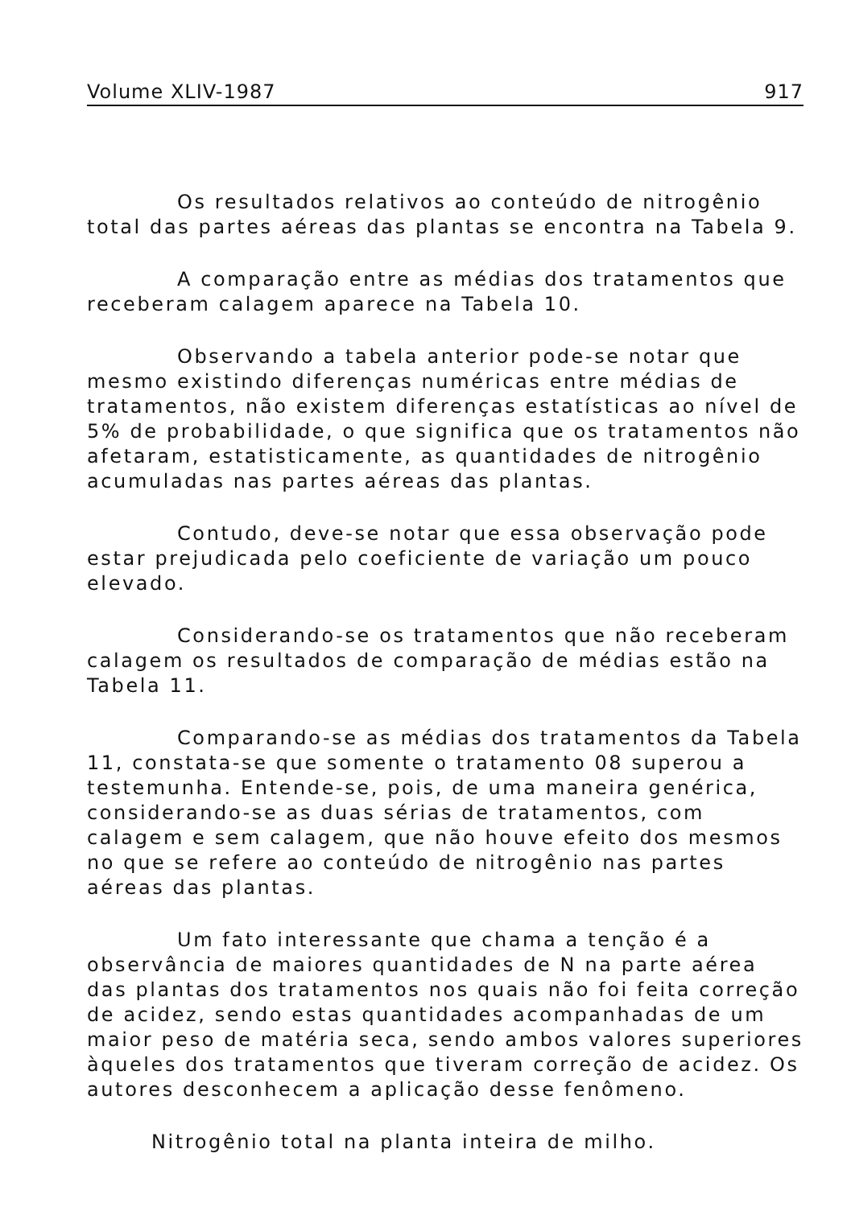Volume XLIV-1987 917
Os resultados relativos ao conteúdo de nitrogênio total das partes aéreas das plantas se encontra na Tabela 9.
A comparação entre as médias dos tratamentos que receberam calagem aparece na Tabela 10.
Observando a tabela anterior pode-se notar que mesmo existindo diferenças numéricas entre médias de tratamentos, não existem diferenças estatísticas ao nível de 5% de probabilidade, o que significa que os tratamentos não afetaram, estatisticamente, as quantidades de nitrogênio acumuladas nas partes aéreas das plantas.
Contudo, deve-se notar que essa observação pode estar prejudicada pelo coeficiente de variação um pouco elevado.
Considerando-se os tratamentos que não receberam calagem os resultados de comparação de médias estão na Tabela 11.
Comparando-se as médias dos tratamentos da Tabela 11, constata-se que somente o tratamento 08 superou a testemunha. Entende-se, pois, de uma maneira genérica, considerando-se as duas sérias de tratamentos, com calagem e sem calagem, que não houve efeito dos mesmos no que se refere ao conteúdo de nitrogênio nas partes aéreas das plantas.
Um fato interessante que chama a tenção é a observância de maiores quantidades de N na parte aérea das plantas dos tratamentos nos quais não foi feita correção de acidez, sendo estas quantidades acompanhadas de um maior peso de matéria seca, sendo ambos valores superiores àqueles dos tratamentos que tiveram correção de acidez. Os autores desconhecem a aplicação desse fenômeno.
Nitrogênio total na planta inteira de milho.